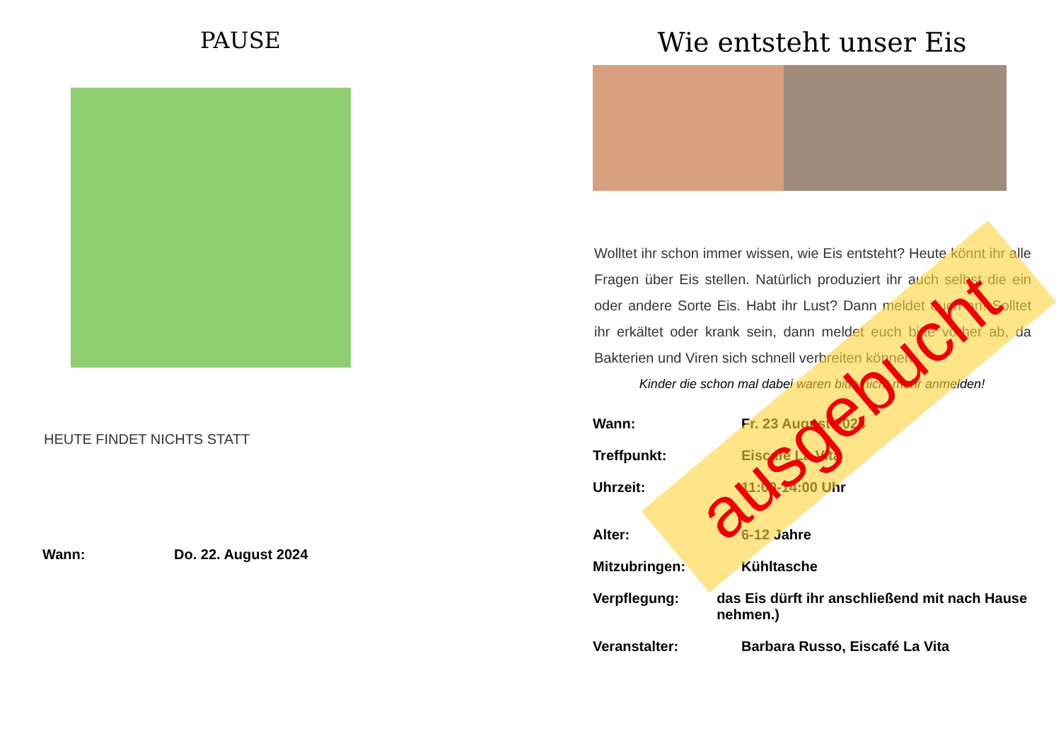PAUSE
HEUTE FINDET NICHTS STATT
Wann: Do. 22. August 2024
Wie entsteht unser Eis
Wolltet ihr schon immer wissen, wie Eis entsteht? Heute könnt ihr alle Fragen über Eis stellen. Natürlich produziert ihr auch selbst die ein oder andere Sorte Eis. Habt ihr Lust? Dann meldet euch an! Solltet ihr erkältet oder krank sein, dann meldet euch bitte vorher ab, da Bakterien und Viren sich schnell verbreiten können.
Kinder die schon mal dabei waren bitte nicht mehr anmelden!
Wann: Fr. 23 August 2024
Treffpunkt: Eiscafé La Vita
Uhrzeit: 11:00-14:00 Uhr
Alter: 6-12 Jahre
Mitzubringen: Kühltasche
Verpflegung: das Eis dürft ihr anschließend mit nach Hause nehmen.)
Veranstalter: Barbara Russo, Eiscafé La Vita
ausgebucht